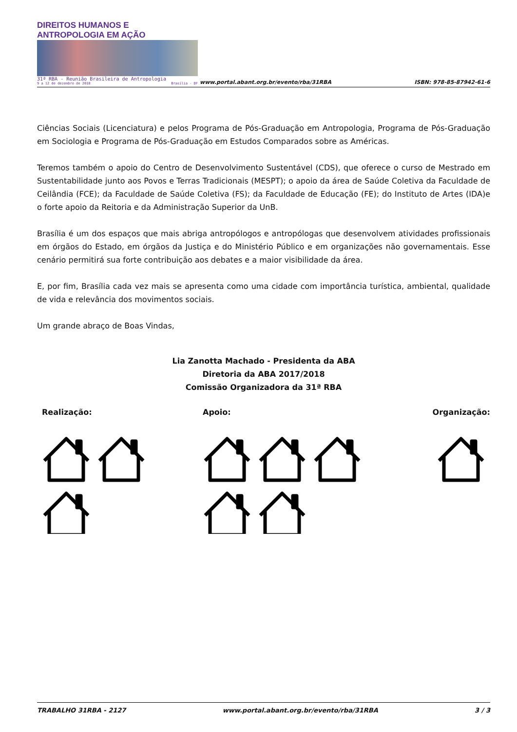DIREITOS HUMANOS E ANTROPOLOGIA EM AÇÃO
31ª RBA - Reunião Brasileira de Antropologia
9 a 12 de dezembro de 2018 Brasília - DF
www.portal.abant.org.br/evento/rba/31RBA
ISBN: 978-85-87942-61-6
Ciências Sociais (Licenciatura) e pelos Programa de Pós-Graduação em Antropologia, Programa de Pós-Graduação em Sociologia e Programa de Pós-Graduação em Estudos Comparados sobre as Américas.
Teremos também o apoio do Centro de Desenvolvimento Sustentável (CDS), que oferece o curso de Mestrado em Sustentabilidade junto aos Povos e Terras Tradicionais (MESPT); o apoio da área de Saúde Coletiva da Faculdade de Ceilândia (FCE); da Faculdade de Saúde Coletiva (FS); da Faculdade de Educação (FE); do Instituto de Artes (IDA)e o forte apoio da Reitoria e da Administração Superior da UnB.
Brasília é um dos espaços que mais abriga antropólogos e antropólogas que desenvolvem atividades profissionais em órgãos do Estado, em órgãos da Justiça e do Ministério Público e em organizações não governamentais. Esse cenário permitirá sua forte contribuição aos debates e a maior visibilidade da área.
E, por fim, Brasília cada vez mais se apresenta como uma cidade com importância turística, ambiental, qualidade de vida e relevância dos movimentos sociais.
Um grande abraço de Boas Vindas,
Lia Zanotta Machado - Presidenta da ABA
Diretoria da ABA 2017/2018
Comissão Organizadora da 31ª RBA
Realização: Apoio: Organização:
TRABALHO 31RBA - 2127 www.portal.abant.org.br/evento/rba/31RBA 3 / 3